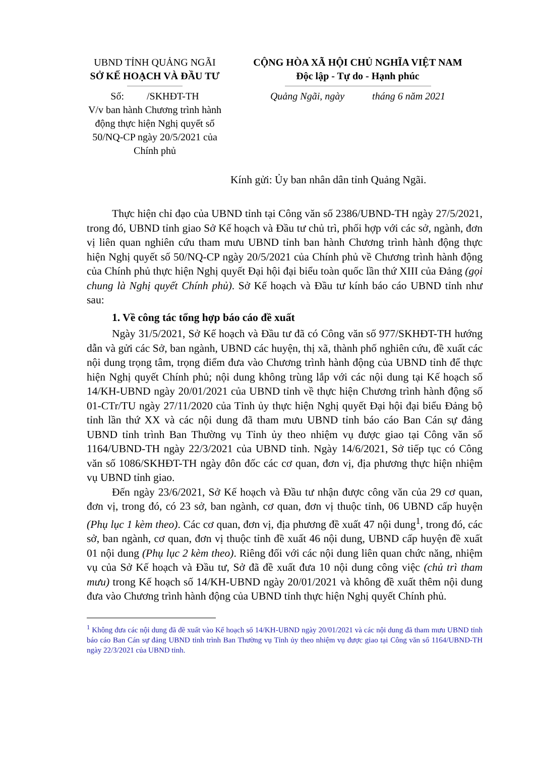UBND TỈNH QUẢNG NGÃI
SỞ KẾ HOẠCH VÀ ĐẦU TƯ
Số: /SKHĐT-TH
V/v ban hành Chương trình hành động thực hiện Nghị quyết số 50/NQ-CP ngày 20/5/2021 của Chính phủ
CỘNG HÒA XÃ HỘI CHỦ NGHĨA VIỆT NAM
Độc lập - Tự do - Hạnh phúc
Quảng Ngãi, ngày tháng 6 năm 2021
Kính gửi: Ủy ban nhân dân tỉnh Quảng Ngãi.
Thực hiện chỉ đạo của UBND tỉnh tại Công văn số 2386/UBND-TH ngày 27/5/2021, trong đó, UBND tỉnh giao Sở Kế hoạch và Đầu tư chủ trì, phối hợp với các sở, ngành, đơn vị liên quan nghiên cứu tham mưu UBND tỉnh ban hành Chương trình hành động thực hiện Nghị quyết số 50/NQ-CP ngày 20/5/2021 của Chính phủ về Chương trình hành động của Chính phủ thực hiện Nghị quyết Đại hội đại biểu toàn quốc lần thứ XIII của Đảng (gọi chung là Nghị quyết Chính phủ). Sở Kế hoạch và Đầu tư kính báo cáo UBND tỉnh như sau:
1. Về công tác tổng hợp báo cáo đề xuất
Ngày 31/5/2021, Sở Kế hoạch và Đầu tư đã có Công văn số 977/SKHĐT-TH hướng dẫn và gửi các Sở, ban ngành, UBND các huyện, thị xã, thành phố nghiên cứu, đề xuất các nội dung trọng tâm, trọng điểm đưa vào Chương trình hành động của UBND tỉnh để thực hiện Nghị quyết Chính phủ; nội dung không trùng lắp với các nội dung tại Kế hoạch số 14/KH-UBND ngày 20/01/2021 của UBND tỉnh về thực hiện Chương trình hành động số 01-CTr/TU ngày 27/11/2020 của Tỉnh ủy thực hiện Nghị quyết Đại hội đại biểu Đảng bộ tỉnh lần thứ XX và các nội dung đã tham mưu UBND tỉnh báo cáo Ban Cán sự đảng UBND tỉnh trình Ban Thường vụ Tỉnh ủy theo nhiệm vụ được giao tại Công văn số 1164/UBND-TH ngày 22/3/2021 của UBND tỉnh. Ngày 14/6/2021, Sở tiếp tục có Công văn số 1086/SKHĐT-TH ngày đôn đốc các cơ quan, đơn vị, địa phương thực hiện nhiệm vụ UBND tỉnh giao.
Đến ngày 23/6/2021, Sở Kế hoạch và Đầu tư nhận được công văn của 29 cơ quan, đơn vị, trong đó, có 23 sở, ban ngành, cơ quan, đơn vị thuộc tỉnh, 06 UBND cấp huyện (Phụ lục 1 kèm theo). Các cơ quan, đơn vị, địa phương đề xuất 47 nội dung<sup>1</sup>, trong đó, các sở, ban ngành, cơ quan, đơn vị thuộc tỉnh đề xuất 46 nội dung, UBND cấp huyện đề xuất 01 nội dung (Phụ lục 2 kèm theo). Riêng đối với các nội dung liên quan chức năng, nhiệm vụ của Sở Kế hoạch và Đầu tư, Sở đã đề xuất đưa 10 nội dung công việc (chủ trì tham mưu) trong Kế hoạch số 14/KH-UBND ngày 20/01/2021 và không đề xuất thêm nội dung đưa vào Chương trình hành động của UBND tỉnh thực hiện Nghị quyết Chính phủ.
<sup>1</sup> Không đưa các nội dung đã đề xuất vào Kế hoạch số 14/KH-UBND ngày 20/01/2021 và các nội dung đã tham mưu UBND tỉnh báo cáo Ban Cán sự đảng UBND tỉnh trình Ban Thường vụ Tỉnh ủy theo nhiệm vụ được giao tại Công văn số 1164/UBND-TH ngày 22/3/2021 của UBND tỉnh.